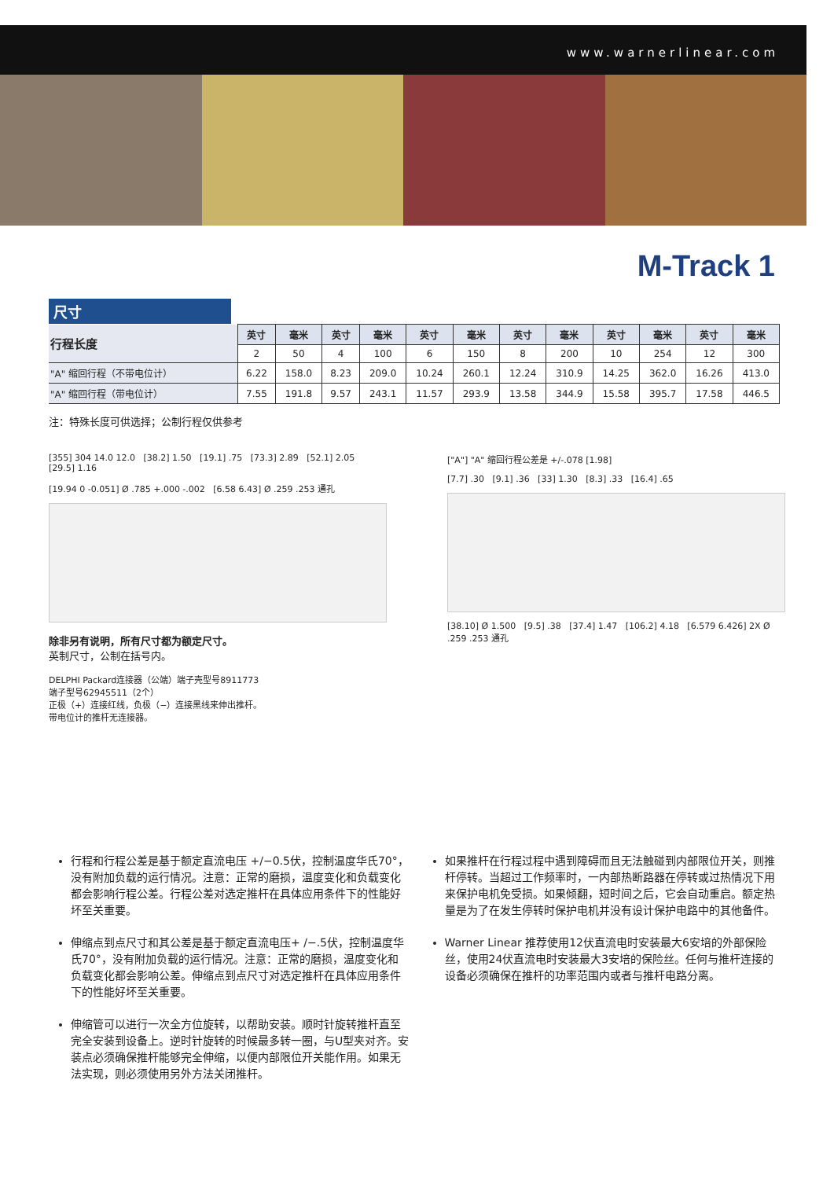www.warnerlinear.com
M-Track 1
尺寸
| 行程长度 | 英寸 | 毫米 | 英寸 | 毫米 | 英寸 | 毫米 | 英寸 | 毫米 | 英寸 | 毫米 | 英寸 | 毫米 |
| --- | --- | --- | --- | --- | --- | --- | --- | --- | --- | --- | --- | --- |
| | 2 | 50 | 4 | 100 | 6 | 150 | 8 | 200 | 10 | 254 | 12 | 300 |
| "A" 缩回行程（不带电位计） | 6.22 | 158.0 | 8.23 | 209.0 | 10.24 | 260.1 | 12.24 | 310.9 | 14.25 | 362.0 | 16.26 | 413.0 |
| "A" 缩回行程（带电位计） | 7.55 | 191.8 | 9.57 | 243.1 | 11.57 | 293.9 | 13.58 | 344.9 | 15.58 | 395.7 | 17.58 | 446.5 |
注：特殊长度可供选择；公制行程仅供参考
[355] 304 14.0 12.0 [38.2] 1.50 [19.1] .75 [73.3] 2.89 [52.1] 2.05 [29.5] 1.16
[19.94 0 -0.051] Ø .785 +.000 -.002 [6.58 6.43] Ø .259 .253 通孔
除非另有说明，所有尺寸都为额定尺寸。
英制尺寸，公制在括号内。
DELPHI Packard连接器（公端）端子壳型号8911773
端子型号62945511（2个）
正极（+）连接红线，负极（−）连接黑线来伸出推杆。
带电位计的推杆无连接器。
["A"] "A" 缩回行程公差是 +/-.078 [1.98]
[7.7] .30 [9.1] .36 [33] 1.30 [8.3] .33 [16.4] .65
[38.10] Ø 1.500 [9.5] .38 [37.4] 1.47 [106.2] 4.18 [6.579 6.426] 2X Ø .259 .253 通孔
行程和行程公差是基于额定直流电压 +/−0.5伏，控制温度华氏70°，没有附加负载的运行情况。注意：正常的磨损，温度变化和负载变化都会影响行程公差。行程公差对选定推杆在具体应用条件下的性能好坏至关重要。
伸缩点到点尺寸和其公差是基于额定直流电压+ /−.5伏，控制温度华氏70°，没有附加负载的运行情况。注意：正常的磨损，温度变化和负载变化都会影响公差。伸缩点到点尺寸对选定推杆在具体应用条件下的性能好坏至关重要。
伸缩管可以进行一次全方位旋转，以帮助安装。顺时针旋转推杆直至完全安装到设备上。逆时针旋转的时候最多转一圈，与U型夹对齐。安装点必须确保推杆能够完全伸缩，以便内部限位开关能作用。如果无法实现，则必须使用另外方法关闭推杆。
如果推杆在行程过程中遇到障碍而且无法触碰到内部限位开关，则推杆停转。当超过工作频率时，一内部热断路器在停转或过热情况下用来保护电机免受损。如果倾翻，短时间之后，它会自动重启。额定热量是为了在发生停转时保护电机并没有设计保护电路中的其他备件。
Warner Linear 推荐使用12伏直流电时安装最大6安培的外部保险丝，使用24伏直流电时安装最大3安培的保险丝。任何与推杆连接的设备必须确保在推杆的功率范围内或者与推杆电路分离。